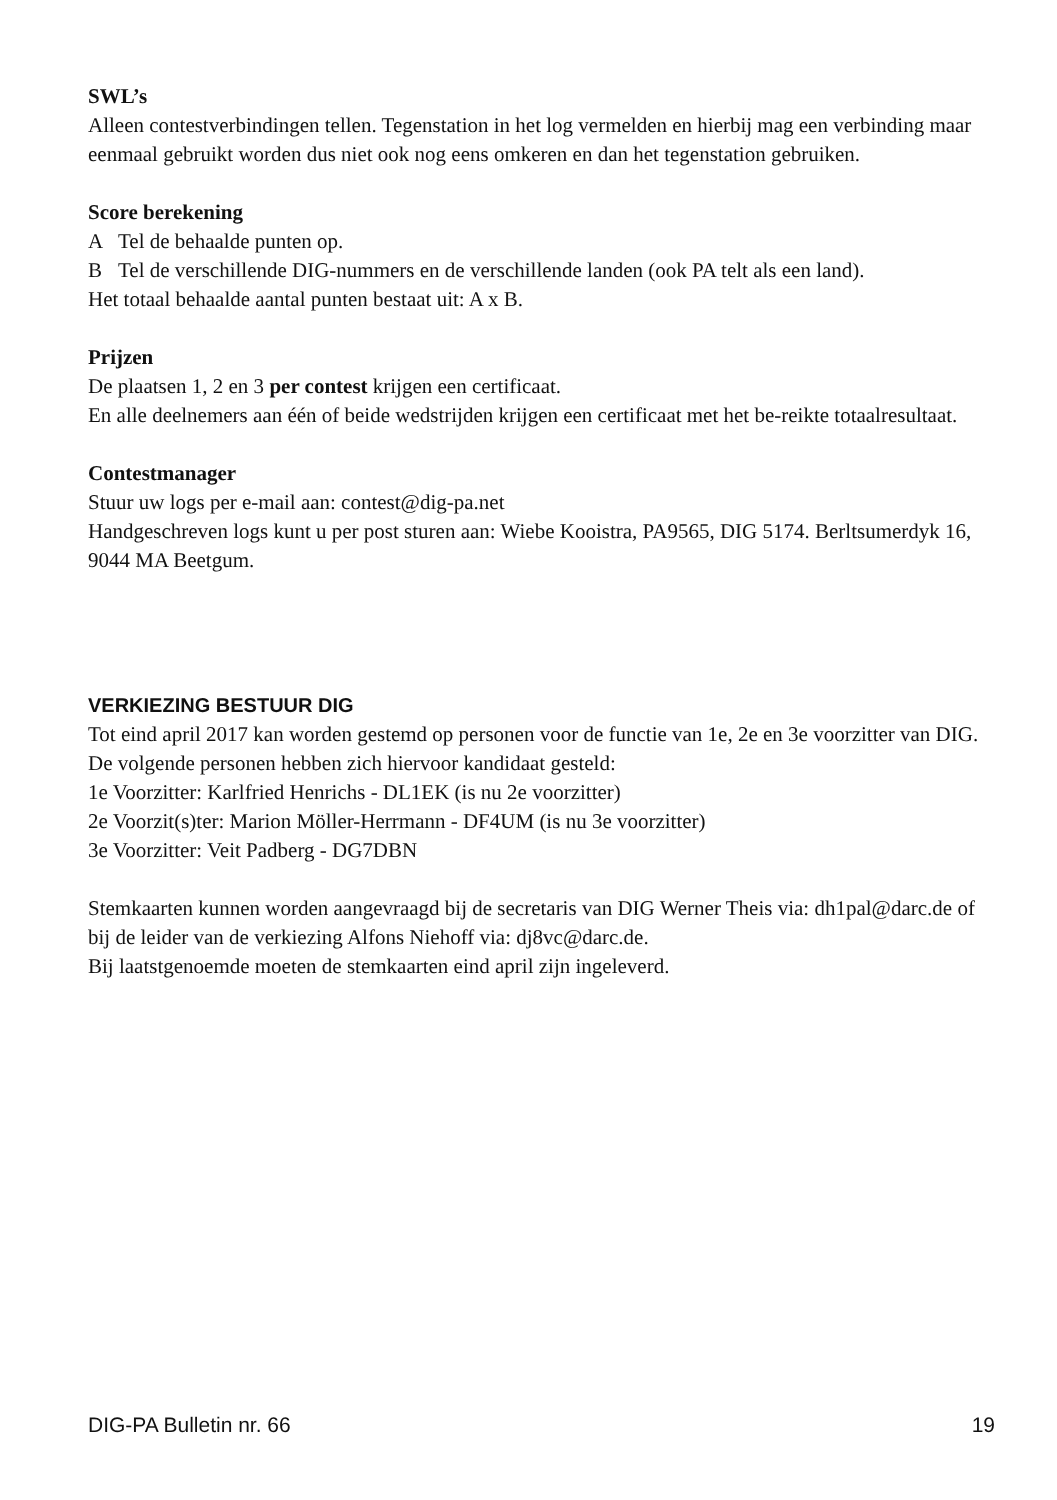SWL’s
Alleen contestverbindingen tellen. Tegenstation in het log vermelden en hierbij mag een verbinding maar eenmaal gebruikt worden dus niet ook nog eens omkeren en dan het tegenstation gebruiken.
Score berekening
A Tel de behaalde punten op.
B Tel de verschillende DIG-nummers en de verschillende landen (ook PA telt als een land).
Het totaal behaalde aantal punten bestaat uit: A x B.
Prijzen
De plaatsen 1, 2 en 3 per contest krijgen een certificaat.
En alle deelnemers aan één of beide wedstrijden krijgen een certificaat met het be-reikte totaalresultaat.
Contestmanager
Stuur uw logs per e-mail aan: contest@dig-pa.net
Handgeschreven logs kunt u per post sturen aan: Wiebe Kooistra, PA9565, DIG 5174. Berltsumerdyk 16, 9044 MA Beetgum.
VERKIEZING BESTUUR DIG
Tot eind april 2017 kan worden gestemd op personen voor de functie van 1e, 2e en 3e voorzitter van DIG. De volgende personen hebben zich hiervoor kandidaat gesteld:
1e Voorzitter: Karlfried Henrichs - DL1EK (is nu 2e voorzitter)
2e Voorzit(s)ter: Marion Möller-Herrmann - DF4UM (is nu 3e voorzitter)
3e Voorzitter: Veit Padberg - DG7DBN
Stemkaarten kunnen worden aangevraagd bij de secretaris van DIG Werner Theis via: dh1pal@darc.de of bij de leider van de verkiezing Alfons Niehoff via: dj8vc@darc.de.
Bij laatstgenoemde moeten de stemkaarten eind april zijn ingeleverd.
DIG-PA Bulletin nr. 66 19